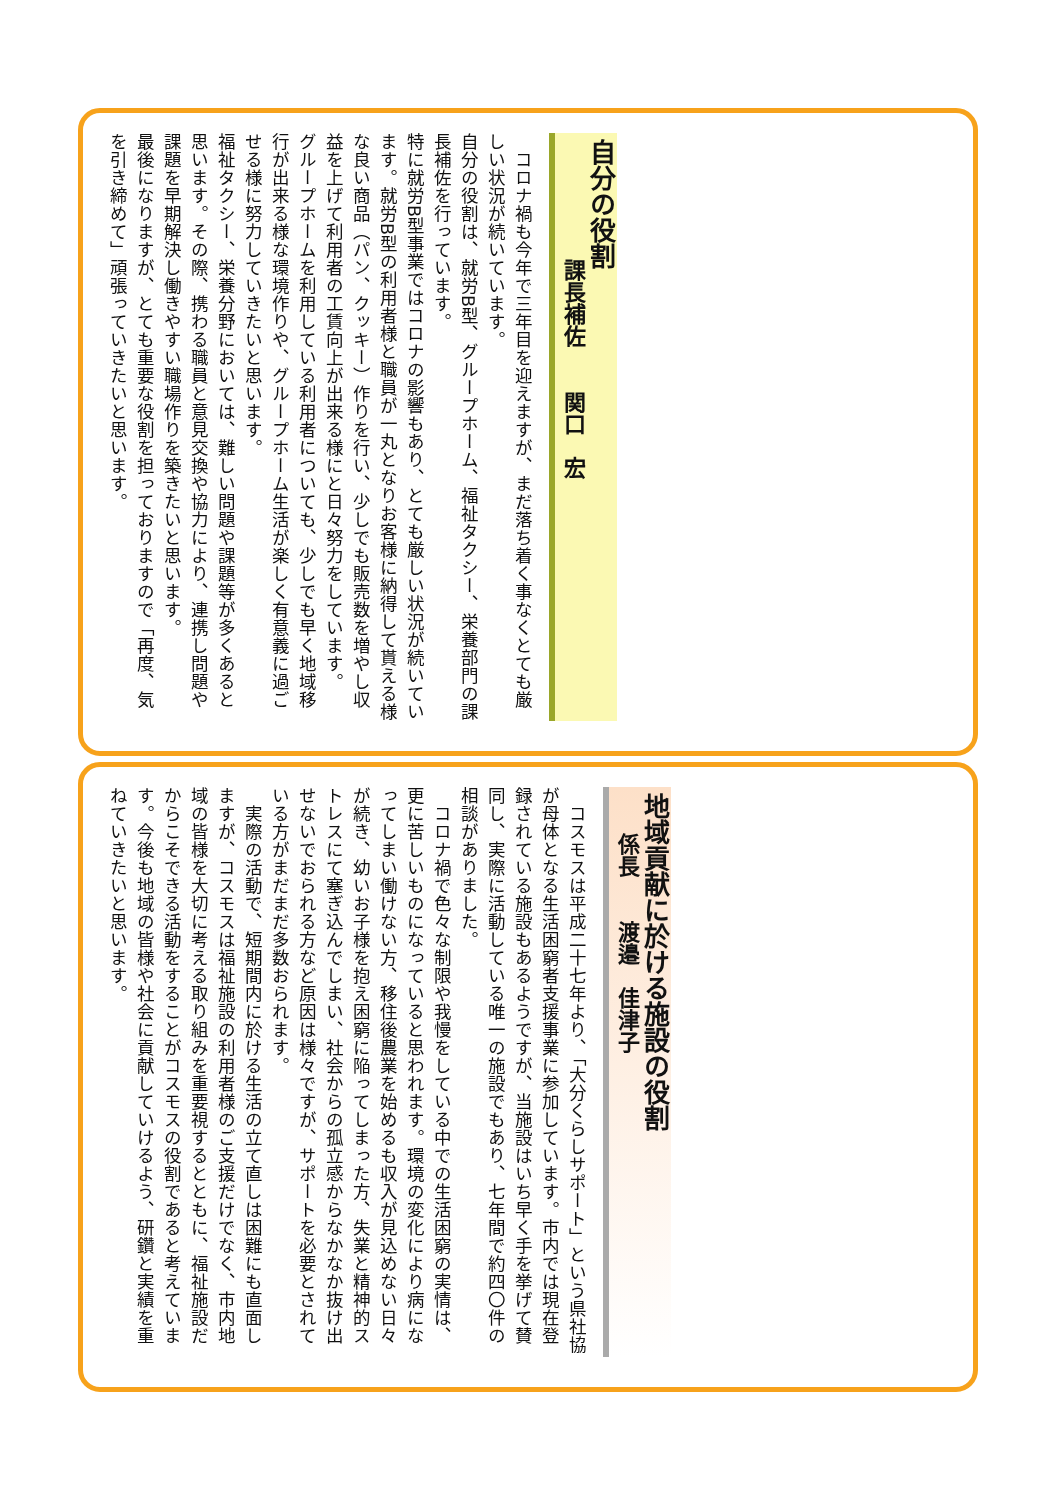自分の役割
課長補佐　　関口　宏
　コロナ禍も今年で三年目を迎えますが、まだ落ち着く事なくとても厳しい状況が続いています。
自分の役割は、就労B型、グループホーム、福祉タクシー、栄養部門の課長補佐を行っています。
特に就労B型事業ではコロナの影響もあり、とても厳しい状況が続いています。就労B型の利用者様と職員が一丸となりお客様に納得して貰える様な良い商品（パン、クッキー）作りを行い、少しでも販売数を増やし収益を上げて利用者の工賃向上が出来る様にと日々努力をしています。
グループホームを利用している利用者についても、少しでも早く地域移行が出来る様な環境作りや、グループホーム生活が楽しく有意義に過ごせる様に努力していきたいと思います。
福祉タクシー、栄養分野においては、難しい問題や課題等が多くあると思います。その際、携わる職員と意見交換や協力により、連携し問題や課題を早期解決し働きやすい職場作りを築きたいと思います。
最後になりますが、とても重要な役割を担っておりますので「再度、気を引き締めて」頑張っていきたいと思います。
地域貢献に於ける施設の役割
係長　　渡邉　佳津子
　コスモスは平成二十七年より、「大分くらしサポート」という県社協が母体となる生活困窮者支援事業に参加しています。市内では現在登録されている施設もあるようですが、当施設はいち早く手を挙げて賛同し、実際に活動している唯一の施設でもあり、七年間で約四〇件の相談がありました。
　コロナ禍で色々な制限や我慢をしている中での生活困窮の実情は、更に苦しいものになっていると思われます。環境の変化により病になってしまい働けない方、移住後農業を始めるも収入が見込めない日々が続き、幼いお子様を抱え困窮に陥ってしまった方、失業と精神的ストレスにて塞ぎ込んでしまい、社会からの孤立感からなかなか抜け出せないでおられる方など原因は様々ですが、サポートを必要とされている方がまだまだ多数おられます。
　実際の活動で、短期間内に於ける生活の立て直しは困難にも直面しますが、コスモスは福祉施設の利用者様のご支援だけでなく、市内地域の皆様を大切に考える取り組みを重要視するとともに、福祉施設だからこそできる活動をすることがコスモスの役割であると考えています。今後も地域の皆様や社会に貢献していけるよう、研鑽と実績を重ねていきたいと思います。